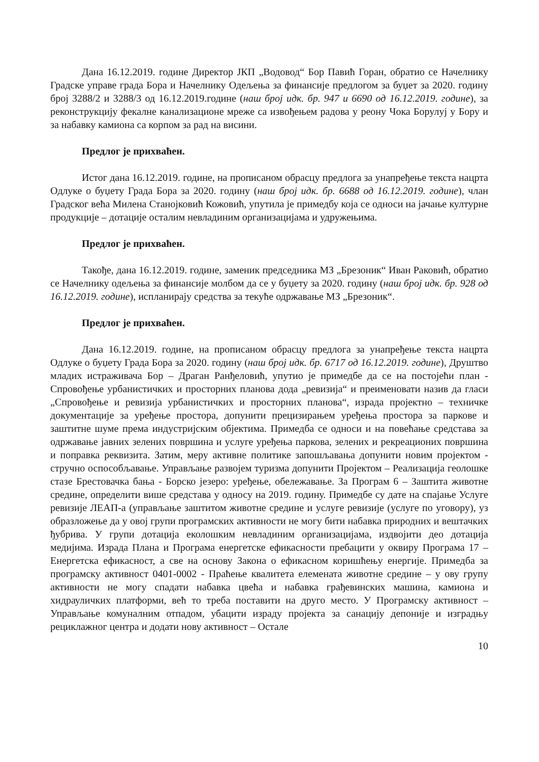Дана 16.12.2019. године Директор ЈКП „Водовод“ Бор Павић Горан, обратио се Начелнику Градске управе града Бора и Начелнику Одељења за финансије предлогом за буџет за 2020. годину број 3288/2 и 3288/3 од 16.12.2019.године (наш број идк. бр. 947 и 6690 од 16.12.2019. године), за реконструкцију фекалне канализационе мреже са извођењем радова у реону Чока Борулуј у Бору и за набавку камиона са корпом за рад на висини.
Предлог је прихваћен.
Истог дана 16.12.2019. године, на прописаном обрасцу предлога за унапређење текста нацрта Одлуке о буџету Града Бора за 2020. годину (наш број идк. бр. 6688 од 16.12.2019. године), члан Градског већа Милена Станојковић Кожовић, упутила је примедбу која се односи на јачање културне продукције – дотације осталим невладиним организацијама и удружењима.
Предлог је прихваћен.
Такође, дана 16.12.2019. године, заменик председника МЗ „Брезоник“ Иван Раковић, обратио се Начелнику одељења за финансије молбом да се у буџету за 2020. годину (наш број идк. бр. 928 од 16.12.2019. године), испланирају средства за текуће одржавање МЗ „Брезоник“.
Предлог је прихваћен.
Дана 16.12.2019. године, на прописаном обрасцу предлога за унапређење текста нацрта Одлуке о буџету Града Бора за 2020. годину (наш број идк. бр. 6717 од 16.12.2019. године), Друштво младих истраживача Бор – Драган Ранђеловић, упутио је примедбе да се на постојећи план - Спровођење урбанистичких и просторних планова дода „ревизија“ и преименовати назив да гласи „Спровођење и ревизија урбанистичких и просторних планова“, израда пројектно – техничке документације за уређење простора, допунити прецизирањем уређења простора за паркове и заштитне шуме према индустријским објектима. Примедба се односи и на повећање средстава за одржавање јавних зелених површина и услуге уређења паркова, зелених и рекреационих површина и поправка реквизита. Затим, меру активне политике запошљавања допунити новим пројектом - стручно оспособљавање. Управљање развојем туризма допунити Пројектом – Реализација геолошке стазе Брестовачка бања - Борско језеро: уређење, обележавање. За Програм 6 – Заштита животне средине, определити више средстава у односу на 2019. годину. Примедбе су дате на спајање Услуге ревизије ЛЕАП-а (управљање заштитом животне средине и услуге ревизије (услуге по уговору), уз образложење да у овој групи програмских активности не могу бити набавка природних и вештачких ђубрива. У групи дотација еколошким невладиним организацијама, издвојити део дотација медијима. Израда Плана и Програма енергетске ефикасности пребацити у оквиру Програма 17 – Енергетска ефикасност, а све на основу Закона о ефикасном коришћењу енергије. Примедба за програмску активност 0401-0002 - Праћење квалитета елемената животне средине – у ову групу активности не могу спадати набавка цвећа и набавка грађевинских машина, камиона и хидрауличких платформи, већ то треба поставити на друго место. У Програмску активност – Управљање комуналним отпадом, убацити израду пројекта за санацију депоније и изградњу рециклажног центра и додати нову активност – Остале
10